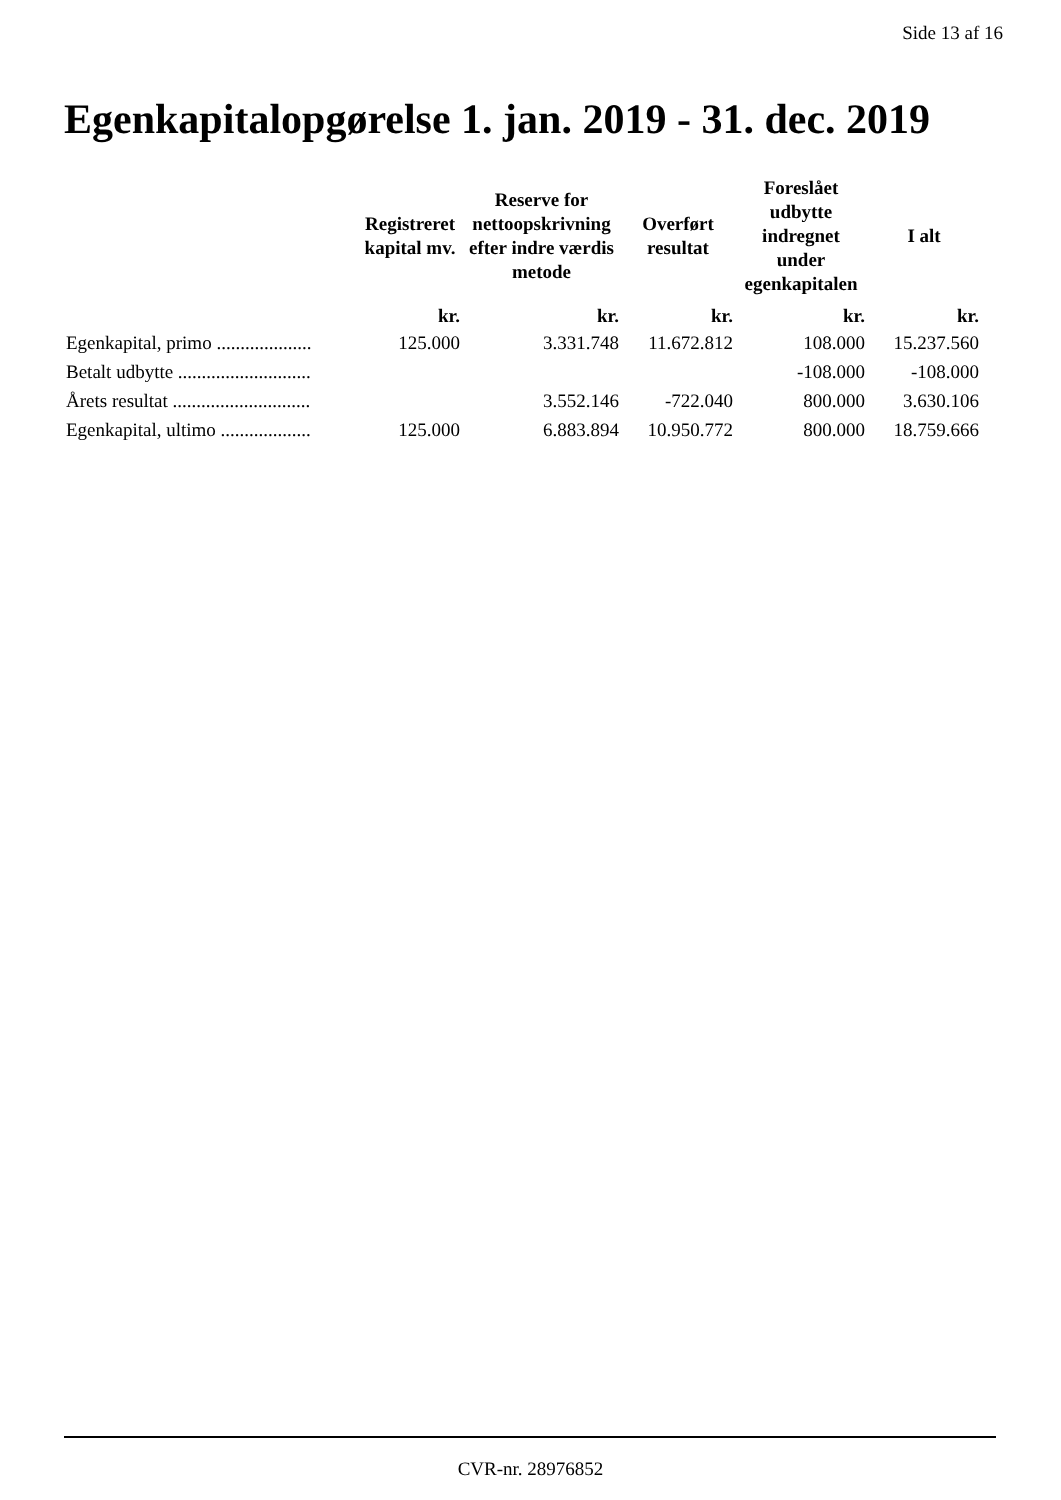Side 13 af 16
Egenkapitalopgørelse 1. jan. 2019 - 31. dec. 2019
| | Registreret kapital mv. | Reserve for nettoopskrivning efter indre værdis metode | Overført resultat | Foreslået udbytte indregnet under egenkapitalen | I alt |
| --- | --- | --- | --- | --- | --- |
| | kr. | kr. | kr. | kr. | kr. |
| Egenkapital, primo .................... | 125.000 | 3.331.748 | 11.672.812 | 108.000 | 15.237.560 |
| Betalt udbytte ............................ | | | | -108.000 | -108.000 |
| Årets resultat ............................. | | 3.552.146 | -722.040 | 800.000 | 3.630.106 |
| Egenkapital, ultimo ................... | 125.000 | 6.883.894 | 10.950.772 | 800.000 | 18.759.666 |
CVR-nr. 28976852